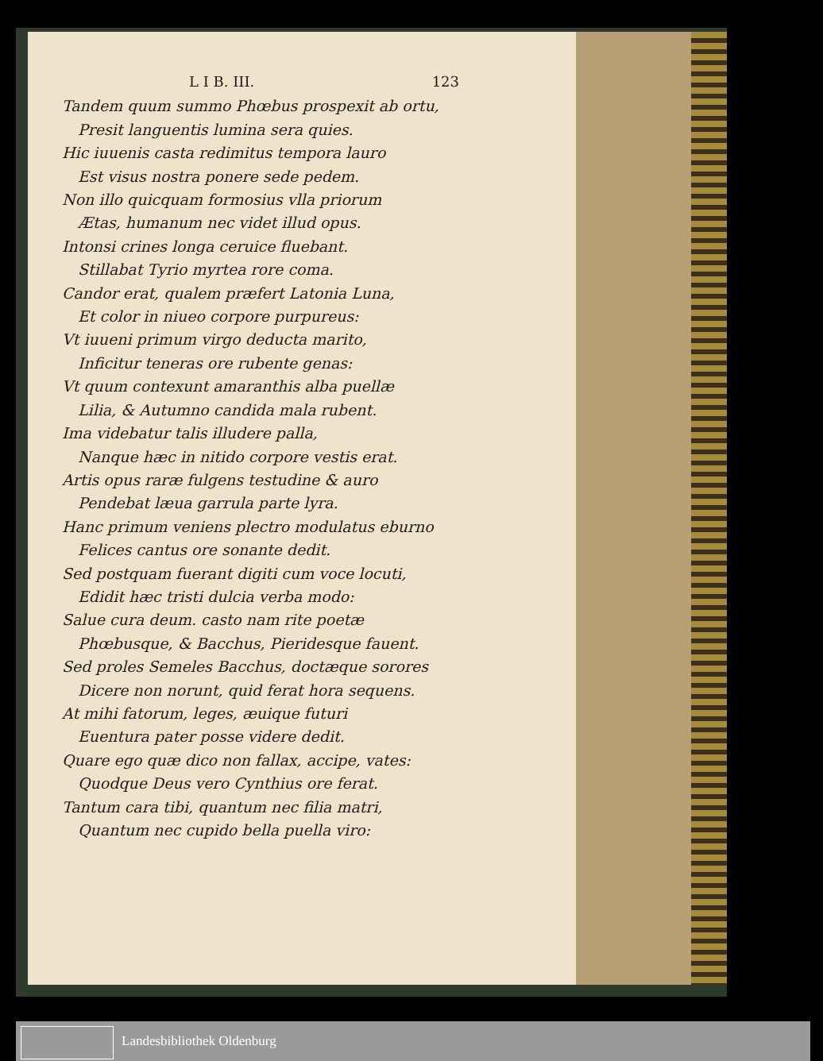L I B. III. 123
Tandem quum summo Phœbus prospexit ab ortu,
Presit languentis lumina sera quies.
Hic iuuenis casta redimitus tempora lauro
Est visus nostra ponere sede pedem.
Non illo quicquam formosius vlla priorum
Ætas, humanum nec videt illud opus.
Intonsi crines longa ceruice fluebant.
Stillabat Tyrio myrtea rore coma.
Candor erat, qualem præfert Latonia Luna,
Et color in niueo corpore purpureus:
Vt iuueni primum virgo deducta marito,
Inficitur teneras ore rubente genas:
Vt quum contexunt amaranthis alba puellæ
Lilia, & Autumno candida mala rubent.
Ima videbatur talis illudere palla,
Nanque hæc in nitido corpore vestis erat.
Artis opus raræ fulgens testudine & auro
Pendebat læua garrula parte lyra.
Hanc primum veniens plectro modulatus eburno
Felices cantus ore sonante dedit.
Sed postquam fuerant digiti cum voce locuti,
Edidit hæc tristi dulcia verba modo:
Salue cura deum. casto nam rite poetæ
Phœbusque, & Bacchus, Pieridesque fauent.
Sed proles Semeles Bacchus, doctæque sorores
Dicere non norunt, quid ferat hora sequens.
At mihi fatorum, leges, æuique futuri
Euentura pater posse videre dedit.
Quare ego quæ dico non fallax, accipe, vates:
Quodque Deus vero Cynthius ore ferat.
Tantum cara tibi, quantum nec filia matri,
Quantum nec cupido bella puella viro:
Landesbibliothek Oldenburg